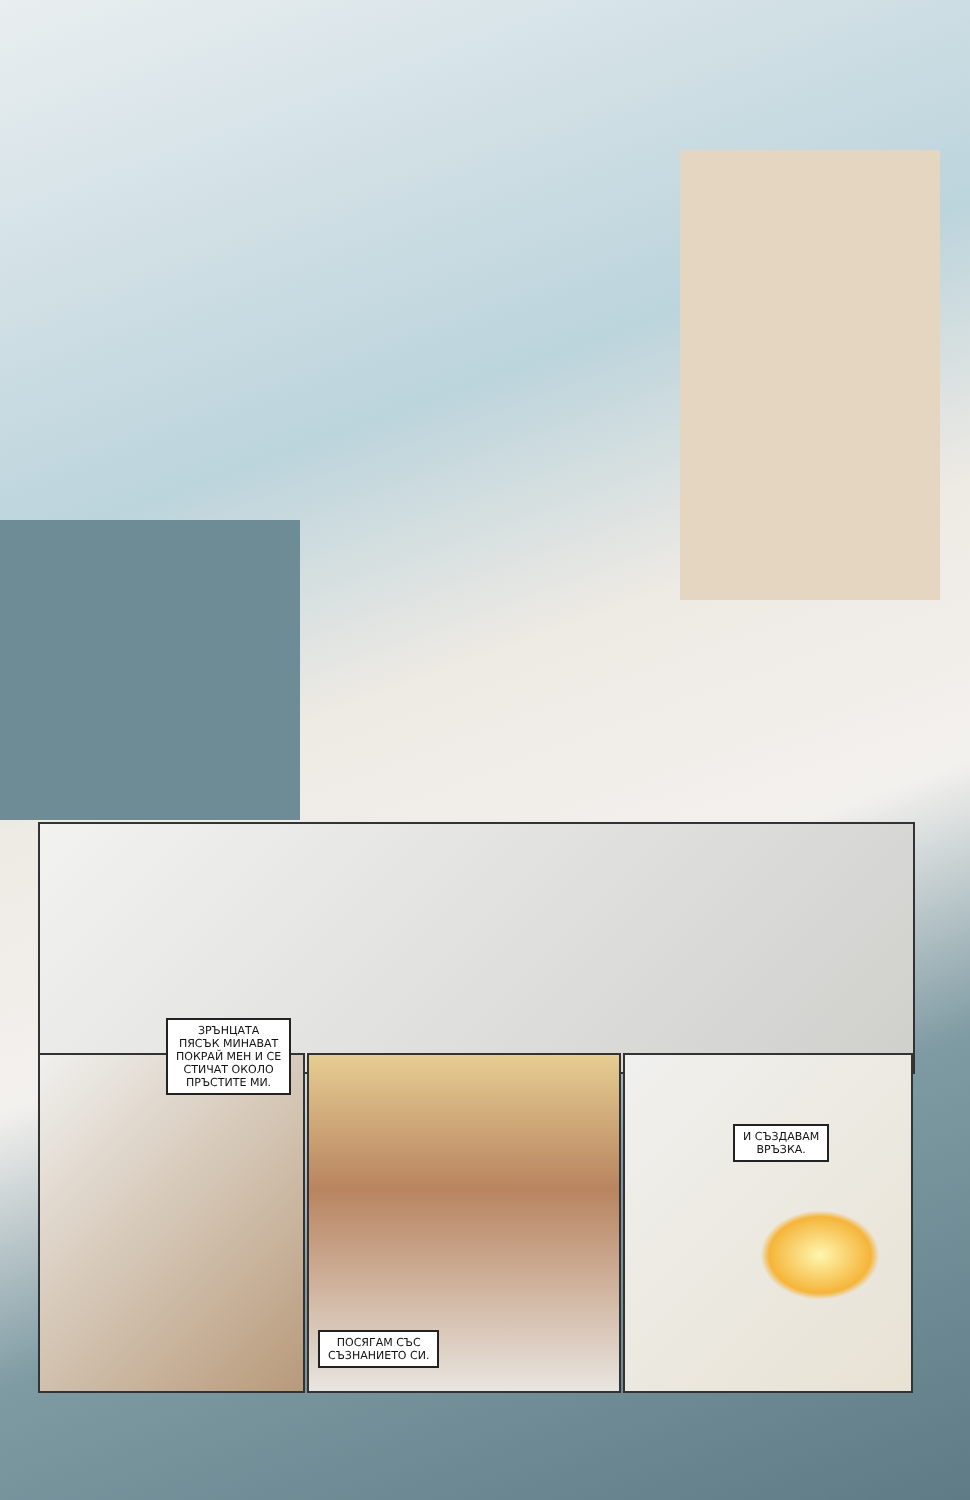ЗРЪНЦАТА
ПЯСЪК МИНАВАТ
ПОКРАЙ МЕН И СЕ
СТИЧАТ ОКОЛО
ПРЪСТИТЕ МИ.
И СЪЗДАВАМ
ВРЪЗКА.
ПОСЯГАМ СЪС
СЪЗНАНИЕТО СИ.